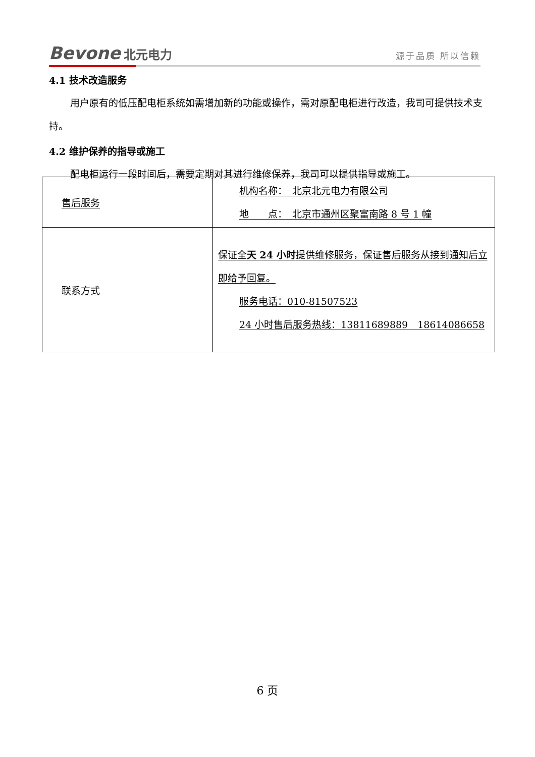Bevone 北元电力
源于品质 所以信赖
4.1 技术改造服务
用户原有的低压配电柜系统如需增加新的功能或操作，需对原配电柜进行改造，我司可提供技术支持。
4.2 维护保养的指导或施工
配电柜运行一段时间后，需要定期对其进行维修保养，我司可以提供指导或施工。
| 售后服务 | 机构名称： 北京北元电力有限公司 地 点： 北京市通州区聚富南路 8 号 1 幢 |
| 联系方式 | 保证全 天 24 小时 提供维修服务，保证售后服务从接到通知后立即给予回复。 服务电话：010-81507523 24 小时售后服务热线：13811689889 18614086658 |
6 页